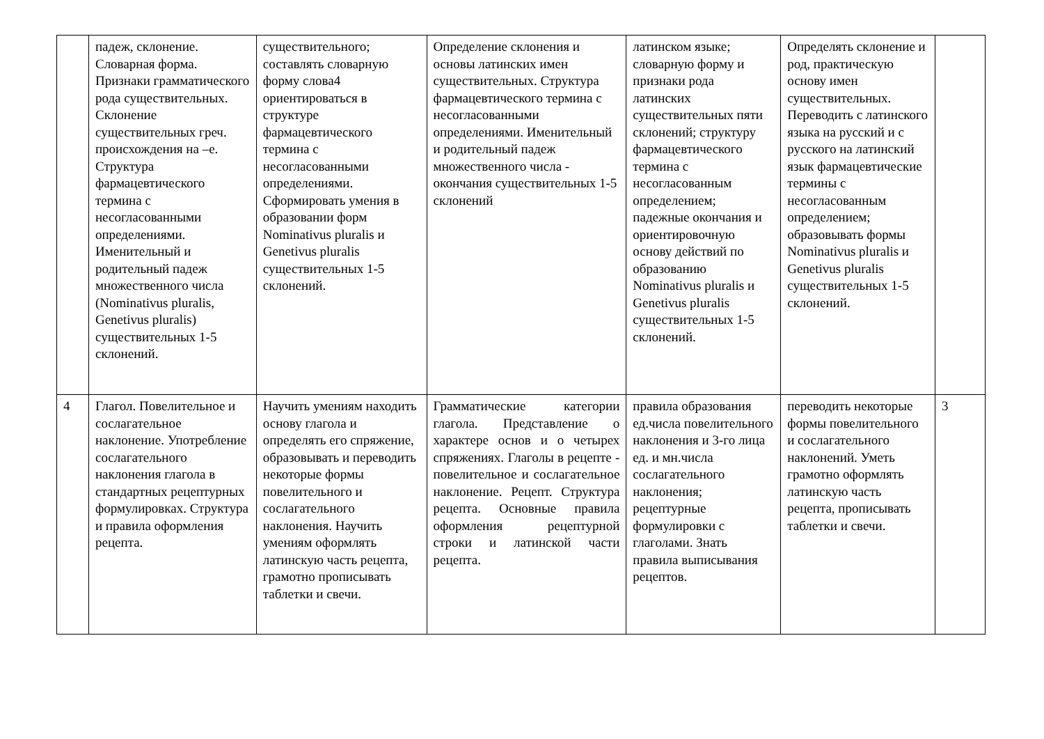| | падеж, склонение. Словарная форма. Признаки грамматического рода существительных. Склонение существительных греч. происхождения на –е. Структура фармацевтического термина с несогласованными определениями. Именительный и родительный падеж множественного числа (Nominativus pluralis, Genetivus pluralis) существительных 1-5 склонений. | существительного; составлять словарную форму слова4 ориентироваться в структуре фармацевтического термина с несогласованными определениями. Сформировать умения в образовании форм Nominativus pluralis и Genetivus pluralis существительных 1-5 склонений. | Определение склонения и основы латинских имен существительных. Структура фармацевтического термина с несогласованными определениями. Именительный и родительный падеж множественного числа - окончания существительных 1-5 склонений | латинском языке; словарную форму и признаки рода латинских существительных пяти склонений; структуру фармацевтического термина с несогласованным определением; падежные окончания и ориентировочную основу действий по образованию Nominativus pluralis и Genetivus pluralis существительных 1-5 склонений. | Определять склонение и род, практическую основу имен существительных. Переводить с латинского языка на русский и с русского на латинский язык фармацевтические термины с несогласованным определением; образовывать формы Nominativus pluralis и Genetivus pluralis существительных 1-5 склонений. | |
| 4 | Глагол. Повелительное и сослагательное наклонение. Употребление сослагательного наклонения глагола в стандартных рецептурных формулировках. Структура и правила оформления рецепта. | Научить умениям находить основу глагола и определять его спряжение, образовывать и переводить некоторые формы повелительного и сослагательного наклонения. Научить умениям оформлять латинскую часть рецепта, грамотно прописывать таблетки и свечи. | Грамматические категории глагола. Представление о характере основ и о четырех спряжениях. Глаголы в рецепте - повелительное и сослагательное наклонение. Рецепт. Структура рецепта. Основные правила оформления рецептурной строки и латинской части рецепта. | правила образования ед.числа повелительного наклонения и 3-го лица ед. и мн.числа сослагательного наклонения; рецептурные формулировки с глаголами. Знать правила выписывания рецептов. | переводить некоторые формы повелительного и сослагательного наклонений. Уметь грамотно оформлять латинскую часть рецепта, прописывать таблетки и свечи. | 3 |